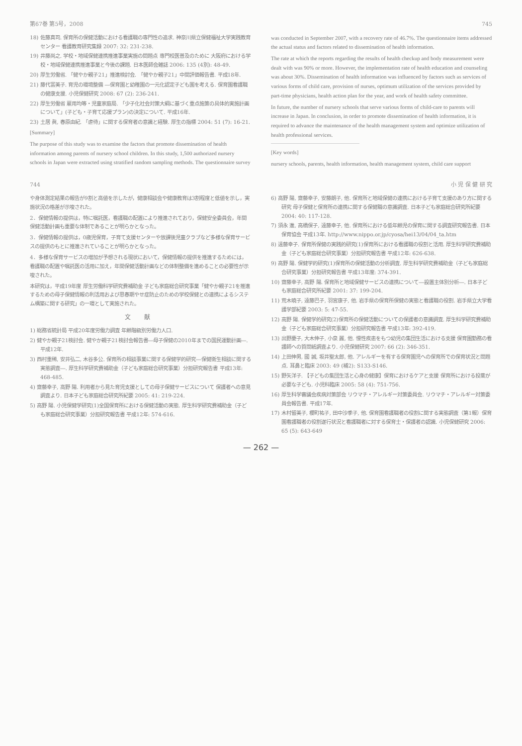第67巻 第5号，2008 745
18) 佐藤真司. 保育所の保健活動における看護職の専門性の追求. 神奈川県立保健福祉大学実践教育センター 看護教育研究集録 2007: 32: 231-238.
19) 井藤尚之. 学校・地域保健連携推進事業実施の問題点 専門校医普及のために 大阪府における学校・地域保健連携推進事業と今後の課題. 日本医師会雑誌 2006: 135 (4別): 48-49.
20) 厚生労働省. 「健やか親子21」推進検討会. 「健やか親子21」中間評価報告書. 平成18年.
21) 藤代富美子. 育児の環境整備 ―保育園と幼稚園の一元化認定子ども園を考える. 保育園看護職の健康支援. 小児保健研究 2008: 67 (2): 236-241.
22) 厚生労働省 雇用均等・児童家庭局. 「少子化社会対策大綱に基づく重点施策の具体的実施計画について」(子ども・子育て応援プラン)の決定について. 平成16年.
23) 土居 眞, 春原由紀. 「虐待」に関する保育者の意識と経験. 厚生の指標 2004: 51 (7): 16-21.
[Summary]
The purpose of this study was to examine the factors that promote dissemination of health information among parents of nursery school children. In this study, 1,500 authorized nursery schools in Japan were extracted using stratified random sampling methods. The questionnaire survey was conducted in September 2007, with a recovery rate of 46.7%. The questionnaire items addressed the actual status and factors related to dissemination of health information.
The rate at which the reports regarding the results of health checkup and body measurement were dealt with was 90% or more. However, the implementation rate of health education and counseling was about 30%. Dissemination of health information was influenced by factors such as services of various forms of child care, provision of nurses, optimum utilization of the services provided by part-time physicians, health action plan for the year, and work of health safety committee.
In future, the number of nursery schools that serve various forms of child-care to parents will increase in Japan. In conclusion, in order to promote dissemination of health information, it is required to advance the maintenance of the health management system and optimize utilization of health professional services.
[Key words]
nursery schools, parents, health information, health management system, child care support
744 小 児 保 健 研 究
や身体測定結果の報告が9割と高値を示したが，健康相談会や健康教育は3割程度と低値を示し，実施状況の格差が示唆された。
2．保健情報の提供は，特に嘱託医，看護職の配置により推進されており，保健安全委員会，年間保健活動計画も重要な体制であることが明らかとなった。
3．保健情報の提供は，0歳児保育，子育て支援センターや放課後児童クラブなど多様な保育サービスの提供のもとに推進されていることが明らかとなった。
4．多様な保育サービスの増加が予想される現状において，保健情報の提供を推進するためには，看護職の配置や嘱託医の活用に加え，年間保健活動計画などの体制整備を進めることの必要性が示唆された。
本研究は，平成19年度 厚生労働科学研究費補助金 子ども家庭総合研究事業「健やか親子21を推進するための母子保健情報の利活用および思春期やせ症防止のための学校保健との連携によるシステム構築に関する研究」の一環として実施された。
文 献
1) 総務省統計局 平成20年度労働力調査 年齢階級別労働力人口.
2) 健やか親子21検討会. 健やか親子21検討会報告書―母子保健の2010年までの国民運動計画―. 平成12年.
3) 西村重稀, 安井弘二, 木谷多公. 保育所の相談事業に関する保健学的研究―保健衛生相談に関する実態調査―. 厚生科学研究費補助金（子ども家庭総合研究事業）分担研究報告書 平成13年: 468-485.
4) 齋藤幸子, 高野 陽. 利用者から見た育児支援としての母子保健サービスについて 保護者への意見調査より. 日本子ども家庭総合研究所紀要 2005: 41: 219-224.
5) 高野 陽. 小児保健学研究(1)全国保育所における保健活動の実態. 厚生科学研究費補助金（子ども家庭総合研究事業）分担研究報告書 平成12年: 574-616.
6) 高野 陽, 齋藤幸子, 安藤朗子, 他. 保育所と地域保健の連携における子育て支援のあり方に関する研究 母子保健と保育所の連携に関する保健職の意識調査. 日本子ども家庭総合研究所紀要 2004: 40: 117-128.
7) 須永 進, 高橋保子, 遠藤幸子, 他. 保育所における低年齢児の保育に関する調査研究報告書. 日本保育協会 平成13年. http://www.nippo.or.jp/cyosa/hei13/04/04_ta.htm
8) 遠藤幸子. 保育所保健の実践的研究(1)保育所における看護職の役割と活用. 厚生科学研究費補助金（子ども家庭総合研究事業）分担研究報告書 平成12年: 626-638.
9) 高野 陽. 保健学的研究(1)保育所の保健活動の分析調査. 厚生科学研究費補助金（子ども家庭総合研究事業）分担研究報告書 平成13年度: 374-391.
10) 齋藤幸子, 高野 陽. 保育所と地域保健サービスの連携について―設置主体別分析―. 日本子ども家庭総合研究所紀要 2001: 37: 199-204.
11) 荒木暁子, 遠藤巴子, 羽宮康子, 他. 岩手県の保育所保健の実態と看護職の役割. 岩手県立大学看護学部紀要 2003: 5: 47-55.
12) 高野 陽. 保健学的研究(2)保育所の保健活動についての保護者の意識調査. 厚生科学研究費補助金（子ども家庭総合研究事業）分担研究報告書 平成13年: 392-419.
13) 出野慶子, 大木伸子, 小泉 麗, 他. 慢性疾患をもつ幼児の集団生活における支援 保育園勤務の看護師への質問紙調査より. 小児保健研究 2007: 66 (2): 346-351.
14) 上田伸男, 國 誠, 坂井聖太郎, 他. アレルギーを有する保育園児への保育所での保育状況と問題点. 耳鼻と臨床 2003: 49 (補2): S133-S146.
15) 野矢洋子. 【子どもの集団生活と心身の健康】保育におけるケアと支援 保育所における投薬が必要な子ども. 小児科臨床 2005: 58 (4): 751-756.
16) 厚生科学審議会疾病対策部会 リウマチ・アレルギー対策委員会. リウマチ・アレルギー対策委員会報告書. 平成17年.
17) 木村留美子, 櫻町祐子, 田中沙季子, 他. 保育園看護職者の役割に関する実態調査（第1報）保育園看護職者の役割遂行状況と看護職者に対する保育士・保護者の認識. 小児保健研究 2006: 65 (5): 643-649
— 262 —